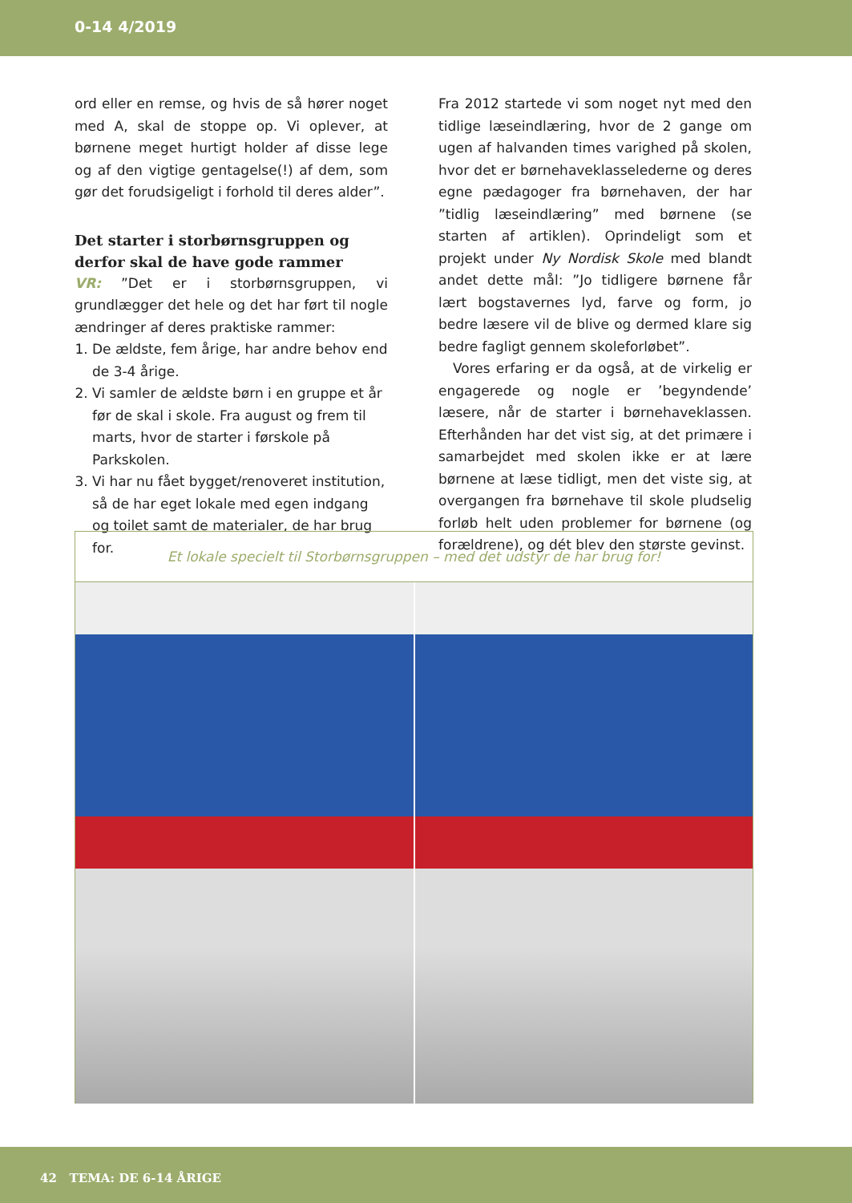0-14 4/2019
ord eller en remse, og hvis de så hører noget med A, skal de stoppe op. Vi oplever, at børnene meget hurtigt holder af disse lege og af den vigtige gentagelse(!) af dem, som gør det forudsigeligt i forhold til deres alder”.
Det starter i storbørnsgruppen og derfor skal de have gode rammer
VR: ”Det er i storbørnsgruppen, vi grundlægger det hele og det har ført til nogle ændringer af deres praktiske rammer:
1. De ældste, fem årige, har andre behov end de 3-4 årige.
2. Vi samler de ældste børn i en gruppe et år før de skal i skole. Fra august og frem til marts, hvor de starter i førskole på Parkskolen.
3. Vi har nu fået bygget/renoveret institution, så de har eget lokale med egen indgang og toilet samt de materialer, de har brug for.
Fra 2012 startede vi som noget nyt med den tidlige læseindlæring, hvor de 2 gange om ugen af halvanden times varighed på skolen, hvor det er børnehaveklasselederne og deres egne pædagoger fra børnehaven, der har ”tidlig læseindlæring” med børnene (se starten af artiklen). Oprindeligt som et projekt under Ny Nordisk Skole med blandt andet dette mål: ”Jo tidligere børnene får lært bogstavernes lyd, farve og form, jo bedre læsere vil de blive og dermed klare sig bedre fagligt gennem skoleforløbet”.
Vores erfaring er da også, at de virkelig er engagerede og nogle er ’begyndende’ læsere, når de starter i børnehaveklassen. Efterhånden har det vist sig, at det primære i samarbejdet med skolen ikke er at lære børnene at læse tidligt, men det viste sig, at overgangen fra børnehave til skole pludselig forløb helt uden problemer for børnene (og forældrene), og dét blev den største gevinst.
Et lokale specielt til Storbørnsgruppen – med det udstyr de har brug for!
42 TEMA: DE 6-14 ÅRIGE